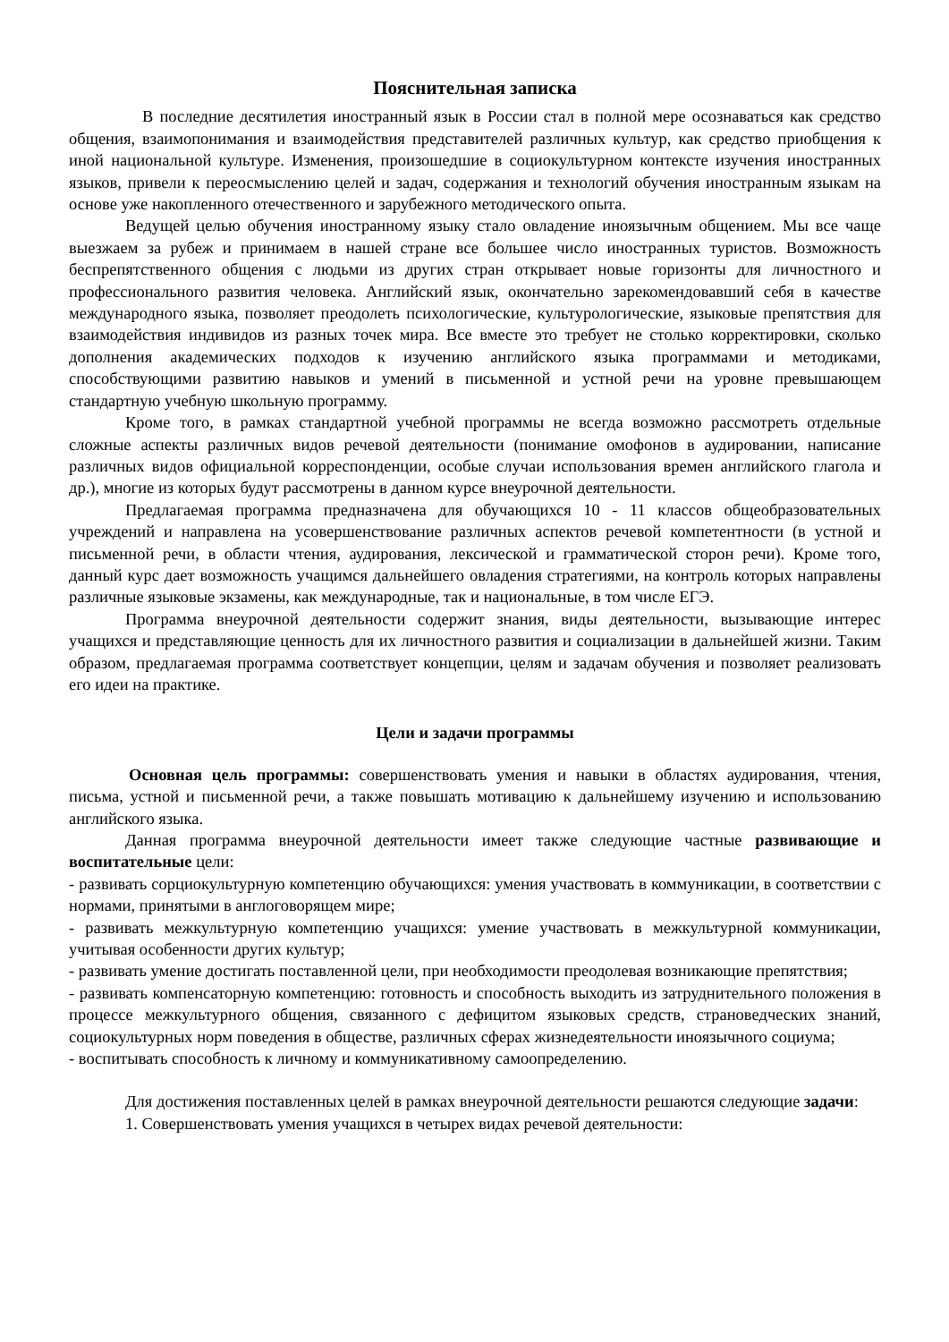Пояснительная записка
В последние десятилетия иностранный язык в России стал в полной мере осознаваться как средство общения, взаимопонимания и взаимодействия представителей различных культур, как средство приобщения к иной национальной культуре. Изменения, произошедшие в социокультурном контексте изучения иностранных языков, привели к переосмыслению целей и задач, содержания и технологий обучения иностранным языкам на основе уже накопленного отечественного и зарубежного методического опыта.
Ведущей целью обучения иностранному языку стало овладение иноязычным общением. Мы все чаще выезжаем за рубеж и принимаем в нашей стране все большее число иностранных туристов. Возможность беспрепятственного общения с людьми из других стран открывает новые горизонты для личностного и профессионального развития человека. Английский язык, окончательно зарекомендовавший себя в качестве международного языка, позволяет преодолеть психологические, культурологические, языковые препятствия для взаимодействия индивидов из разных точек мира. Все вместе это требует не столько корректировки, сколько дополнения академических подходов к изучению английского языка программами и методиками, способствующими развитию навыков и умений в письменной и устной речи на уровне превышающем стандартную учебную школьную программу.
Кроме того, в рамках стандартной учебной программы не всегда возможно рассмотреть отдельные сложные аспекты различных видов речевой деятельности (понимание омофонов в аудировании, написание различных видов официальной корреспонденции, особые случаи использования времен английского глагола и др.), многие из которых будут рассмотрены в данном курсе внеурочной деятельности.
Предлагаемая программа предназначена для обучающихся 10 - 11 классов общеобразовательных учреждений и направлена на усовершенствование различных аспектов речевой компетентности (в устной и письменной речи, в области чтения, аудирования, лексической и грамматической сторон речи). Кроме того, данный курс дает возможность учащимся дальнейшего овладения стратегиями, на контроль которых направлены различные языковые экзамены, как международные, так и национальные, в том числе ЕГЭ.
Программа внеурочной деятельности содержит знания, виды деятельности, вызывающие интерес учащихся и представляющие ценность для их личностного развития и социализации в дальнейшей жизни. Таким образом, предлагаемая программа соответствует концепции, целям и задачам обучения и позволяет реализовать его идеи на практике.
Цели и задачи программы
Основная цель программы: совершенствовать умения и навыки в областях аудирования, чтения, письма, устной и письменной речи, а также повышать мотивацию к дальнейшему изучению и использованию английского языка.
Данная программа внеурочной деятельности имеет также следующие частные развивающие и воспитательные цели:
- развивать сорциокультурную компетенцию обучающихся: умения участвовать в коммуникации, в соответствии с нормами, принятыми в англоговорящем мире;
- развивать межкультурную компетенцию учащихся: умение участвовать в межкультурной коммуникации, учитывая особенности других культур;
- развивать умение достигать поставленной цели, при необходимости преодолевая возникающие препятствия;
- развивать компенсаторную компетенцию: готовность и способность выходить из затруднительного положения в процессе межкультурного общения, связанного с дефицитом языковых средств, страноведческих знаний, социокультурных норм поведения в обществе, различных сферах жизнедеятельности иноязычного социума;
- воспитывать способность к личному и коммуникативному самоопределению.
Для достижения поставленных целей в рамках внеурочной деятельности решаются следующие задачи:
1. Совершенствовать умения учащихся в четырех видах речевой деятельности: